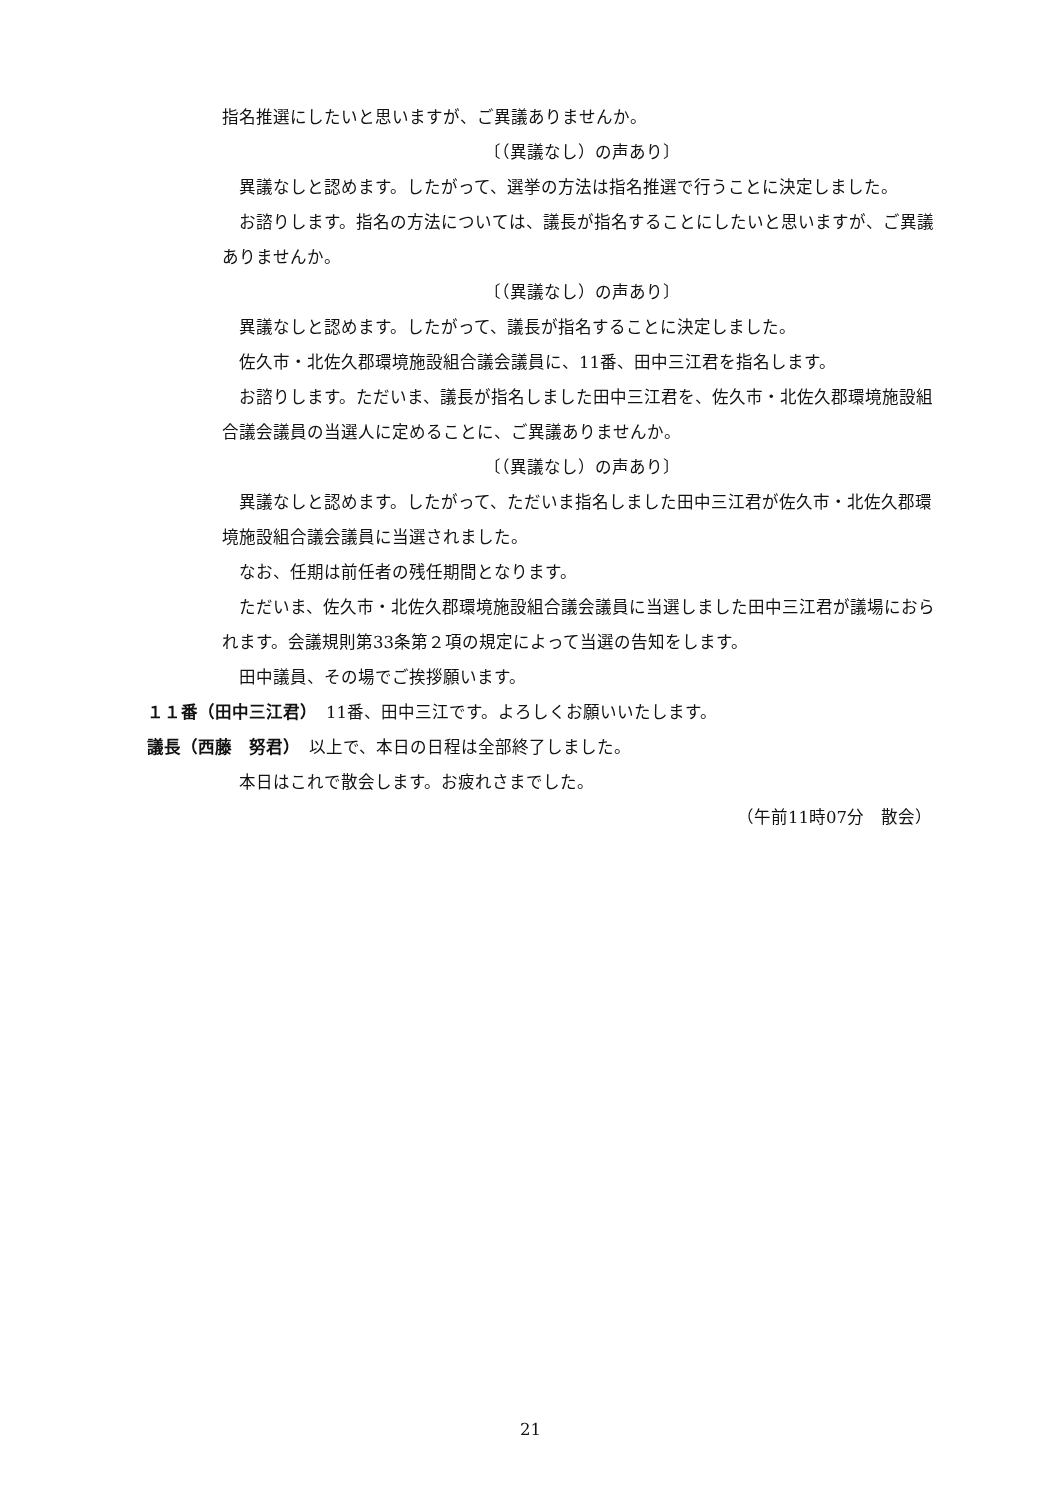指名推選にしたいと思いますが、ご異議ありませんか。
〔（異議なし）の声あり〕
　異議なしと認めます。したがって、選挙の方法は指名推選で行うことに決定しました。
　お諮りします。指名の方法については、議長が指名することにしたいと思いますが、ご異議ありませんか。
〔（異議なし）の声あり〕
　異議なしと認めます。したがって、議長が指名することに決定しました。
　佐久市・北佐久郡環境施設組合議会議員に、11番、田中三江君を指名します。
　お諮りします。ただいま、議長が指名しました田中三江君を、佐久市・北佐久郡環境施設組合議会議員の当選人に定めることに、ご異議ありませんか。
〔（異議なし）の声あり〕
　異議なしと認めます。したがって、ただいま指名しました田中三江君が佐久市・北佐久郡環境施設組合議会議員に当選されました。
　なお、任期は前任者の残任期間となります。
　ただいま、佐久市・北佐久郡環境施設組合議会議員に当選しました田中三江君が議場におられます。会議規則第33条第２項の規定によって当選の告知をします。
　田中議員、その場でご挨拶願います。
１１番（田中三江君）　11番、田中三江です。よろしくお願いいたします。
議長（西藤　努君）　以上で、本日の日程は全部終了しました。
　本日はこれで散会します。お疲れさまでした。
（午前11時07分　散会）
21